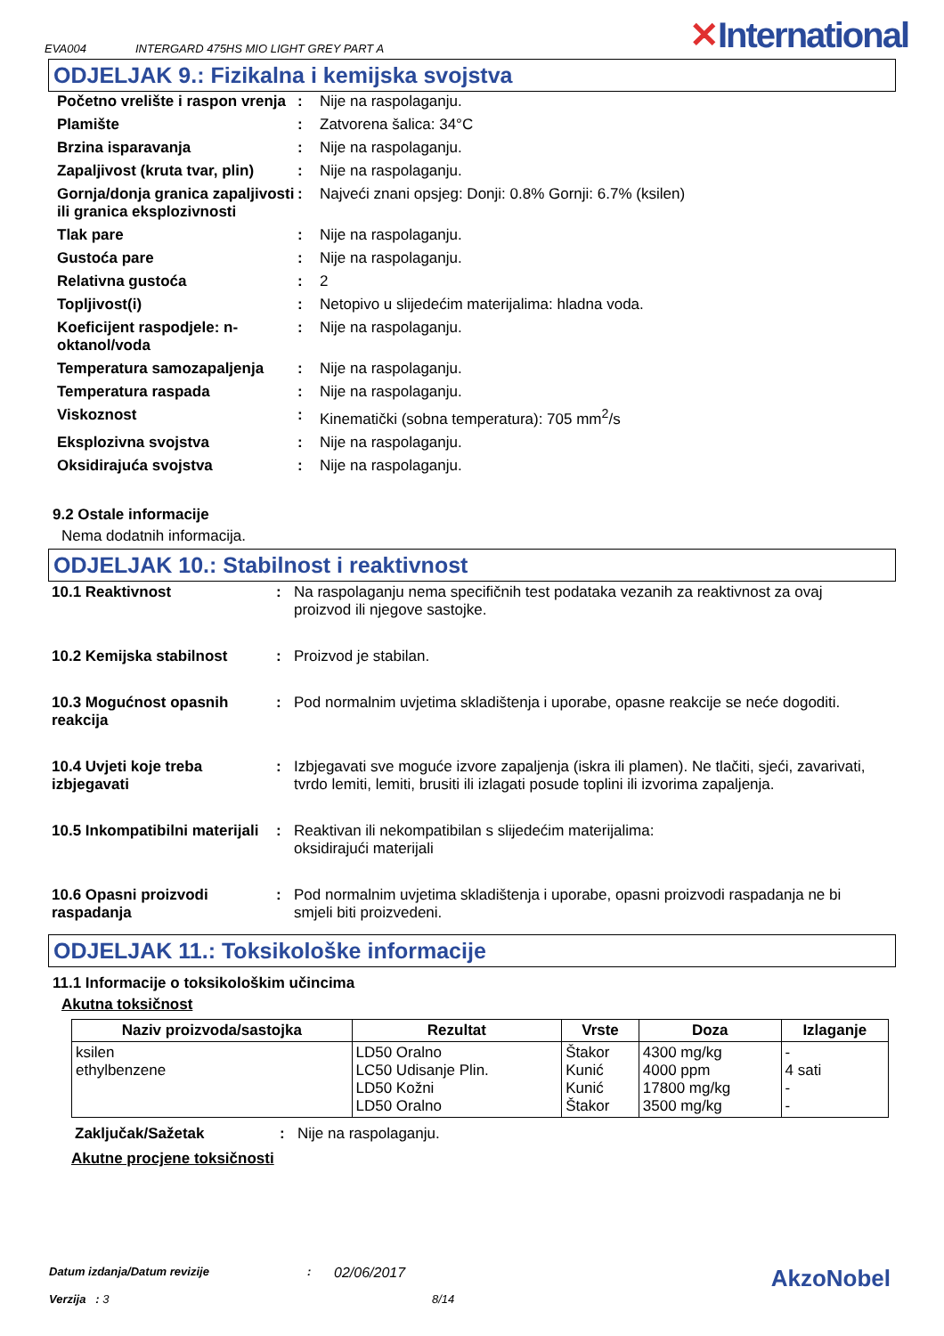EVA004 INTERGARD 475HS MIO LIGHT GREY PART A ✕International
ODJELJAK 9.: Fizikalna i kemijska svojstva
| Početno vrelište i raspon vrenja | : | Nije na raspolaganju. |
| Plamište | : | Zatvorena šalica: 34°C |
| Brzina isparavanja | : | Nije na raspolaganju. |
| Zapaljivost (kruta tvar, plin) | : | Nije na raspolaganju. |
| Gornja/donja granica zapaljivosti ili granica eksplozivnosti | : | Najveći znani opsjeg: Donji: 0.8% Gornji: 6.7% (ksilen) |
| Tlak pare | : | Nije na raspolaganju. |
| Gustoća pare | : | Nije na raspolaganju. |
| Relativna gustoća | : | 2 |
| Topljivost(i) | : | Netopivo u slijedećim materijalima: hladna voda. |
| Koeficijent raspodjele: n-oktanol/voda | : | Nije na raspolaganju. |
| Temperatura samozapaljenja | : | Nije na raspolaganju. |
| Temperatura raspada | : | Nije na raspolaganju. |
| Viskoznost | : | Kinematički (sobna temperatura): 705 mm<sup>2</sup>/s |
| Eksplozivna svojstva | : | Nije na raspolaganju. |
| Oksidirajuća svojstva | : | Nije na raspolaganju. |
9.2 Ostale informacije
Nema dodatnih informacija.
ODJELJAK 10.: Stabilnost i reaktivnost
| 10.1 Reaktivnost | : | Na raspolaganju nema specifičnih test podataka vezanih za reaktivnost za ovaj proizvod ili njegove sastojke. |
| 10.2 Kemijska stabilnost | : | Proizvod je stabilan. |
| 10.3 Mogućnost opasnih reakcija | : | Pod normalnim uvjetima skladištenja i uporabe, opasne reakcije se neće dogoditi. |
| 10.4 Uvjeti koje treba izbjegavati | : | Izbjegavati sve moguće izvore zapaljenja (iskra ili plamen). Ne tlačiti, sjeći, zavarivati, tvrdo lemiti, lemiti, brusiti ili izlagati posude toplini ili izvorima zapaljenja. |
| 10.5 Inkompatibilni materijali | : | Reaktivan ili nekompatibilan s slijedećim materijalima: oksidirajući materijali |
| 10.6 Opasni proizvodi raspadanja | : | Pod normalnim uvjetima skladištenja i uporabe, opasni proizvodi raspadanja ne bi smjeli biti proizvedeni. |
ODJELJAK 11.: Toksikološke informacije
11.1 Informacije o toksikološkim učincima
Akutna toksičnost
| Naziv proizvoda/sastojka | Rezultat | Vrste | Doza | Izlaganje |
| --- | --- | --- | --- | --- |
| ksilen ethylbenzene | LD50 Oralno LC50 Udisanje Plin. LD50 Kožni LD50 Oralno | Štakor Kunić Kunić Štakor | 4300 mg/kg 4000 ppm 17800 mg/kg 3500 mg/kg | - 4 sati - - |
Zaključak/Sažetak: Nije na raspolaganju.
Akutne procjene toksičnosti
Datum izdanja/Datum revizije: 02/06/2017 AkzoNobel
Verzija : 3 8/14